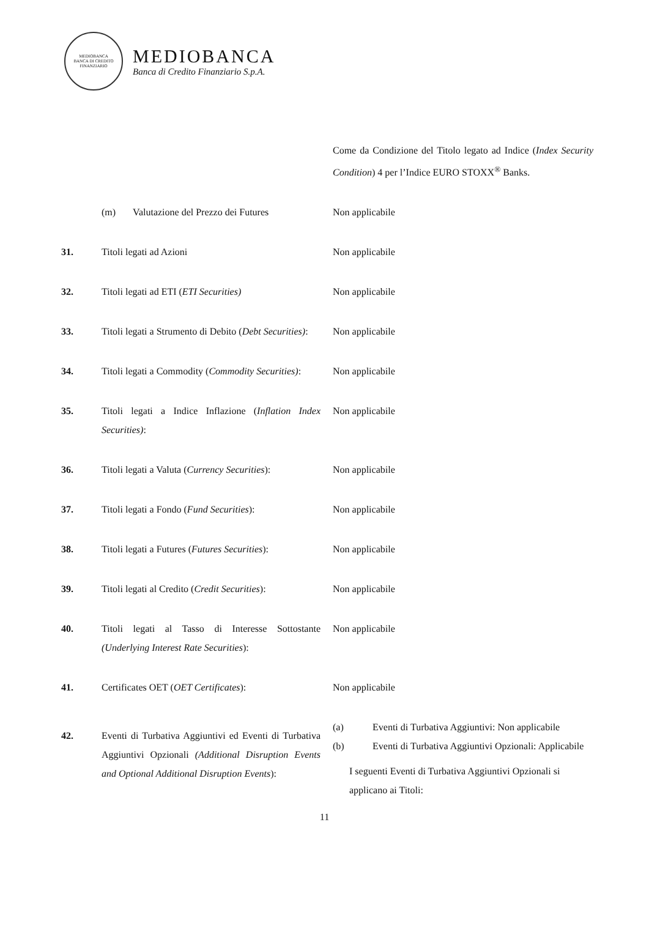MEDIOBANCA
BANCA DI CREDITO FINANZIARIO
MEDIOBANCA
Banca di Credito Finanziario S.p.A.
| | | Come da Condizione del Titolo legato ad Indice ( Index Security Condition ) 4 per l’Indice EURO STOXX<sup>®</sup> Banks. |
| | (m) Valutazione del Prezzo dei Futures | Non applicabile |
| 31. | Titoli legati ad Azioni | Non applicabile |
| 32. | Titoli legati ad ETI ( ETI Securities) | Non applicabile |
| 33. | Titoli legati a Strumento di Debito ( Debt Securities) : | Non applicabile |
| 34. | Titoli legati a Commodity ( Commodity Securities) : | Non applicabile |
| 35. | Titoli legati a Indice Inflazione ( Inflation Index Securities) : | Non applicabile |
| 36. | Titoli legati a Valuta ( Currency Securities ): | Non applicabile |
| 37. | Titoli legati a Fondo ( Fund Securities ): | Non applicabile |
| 38. | Titoli legati a Futures ( Futures Securities ): | Non applicabile |
| 39. | Titoli legati al Credito ( Credit Securities ): | Non applicabile |
| 40. | Titoli legati al Tasso di Interesse Sottostante (Underlying Interest Rate Securities ): | Non applicabile |
| 41. | Certificates OET ( OET Certificates ): | Non applicabile |
| 42. | Eventi di Turbativa Aggiuntivi ed Eventi di Turbativa Aggiuntivi Opzionali (Additional Disruption Events and Optional Additional Disruption Events ): | (a) Eventi di Turbativa Aggiuntivi: Non applicabile (b) Eventi di Turbativa Aggiuntivi Opzionali: Applicabile I seguenti Eventi di Turbativa Aggiuntivi Opzionali si applicano ai Titoli: |
11